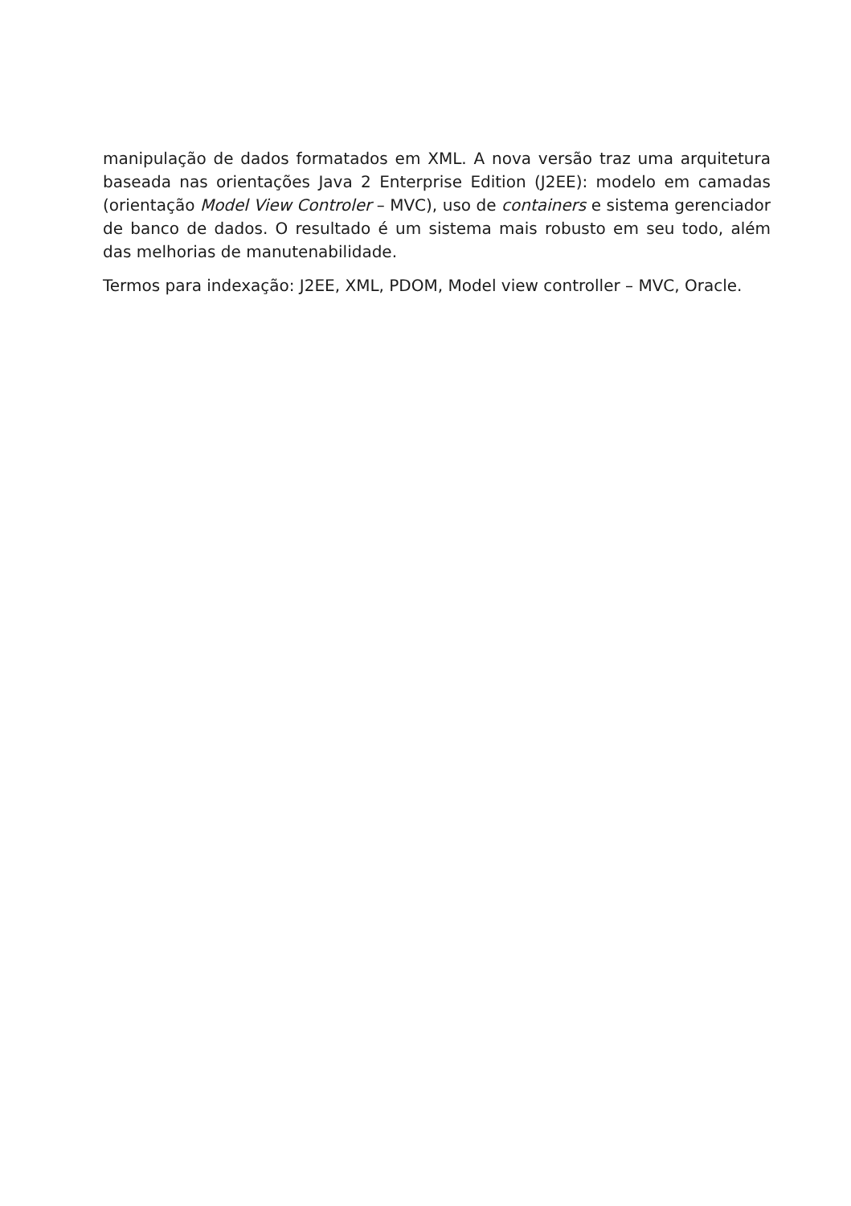manipulação de dados formatados em XML. A nova versão traz uma arquitetura baseada nas orientações Java 2 Enterprise Edition (J2EE): modelo em camadas (orientação Model View Controler – MVC), uso de containers e sistema gerenciador de banco de dados. O resultado é um sistema mais robusto em seu todo, além das melhorias de manutenabilidade.
Termos para indexação: J2EE, XML, PDOM, Model view controller – MVC, Oracle.